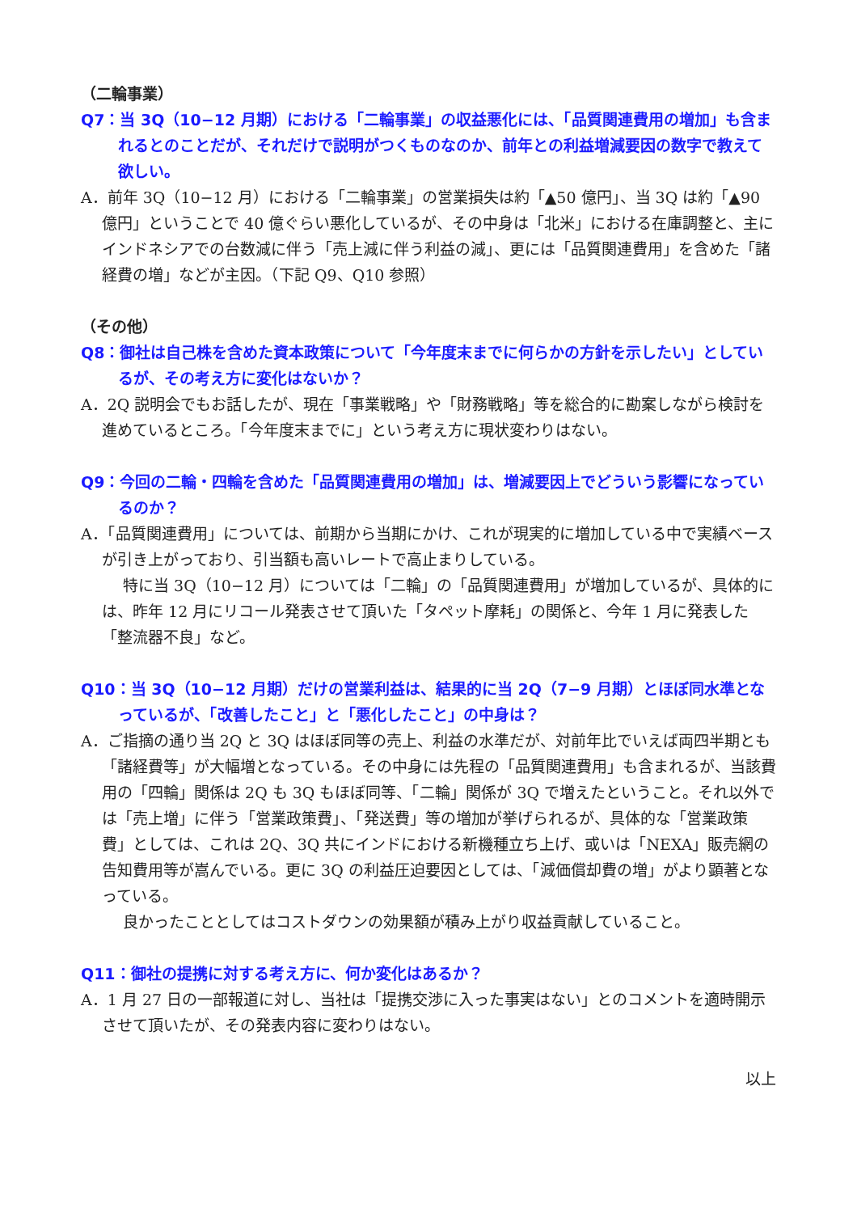（二輪事業）
Q7：当 3Q（10−12 月期）における「二輪事業」の収益悪化には、「品質関連費用の増加」も含まれるとのことだが、それだけで説明がつくものなのか、前年との利益増減要因の数字で教えて欲しい。
A．前年 3Q（10−12 月）における「二輪事業」の営業損失は約「▲50 億円」、当 3Q は約「▲90 億円」ということで 40 億ぐらい悪化しているが、その中身は「北米」における在庫調整と、主にインドネシアでの台数減に伴う「売上減に伴う利益の減」、更には「品質関連費用」を含めた「諸経費の増」などが主因。（下記 Q9、Q10 参照）
（その他）
Q8：御社は自己株を含めた資本政策について「今年度末までに何らかの方針を示したい」としているが、その考え方に変化はないか？
A．2Q 説明会でもお話したが、現在「事業戦略」や「財務戦略」等を総合的に勘案しながら検討を進めているところ。「今年度末までに」という考え方に現状変わりはない。
Q9：今回の二輪・四輪を含めた「品質関連費用の増加」は、増減要因上でどういう影響になっているのか？
A．「品質関連費用」については、前期から当期にかけ、これが現実的に増加している中で実績ベースが引き上がっており、引当額も高いレートで高止まりしている。
特に当 3Q（10−12 月）については「二輪」の「品質関連費用」が増加しているが、具体的には、昨年 12 月にリコール発表させて頂いた「タペット摩耗」の関係と、今年 1 月に発表した「整流器不良」など。
Q10：当 3Q（10−12 月期）だけの営業利益は、結果的に当 2Q（7−9 月期）とほぼ同水準となっているが、「改善したこと」と「悪化したこと」の中身は？
A．ご指摘の通り当 2Q と 3Q はほぼ同等の売上、利益の水準だが、対前年比でいえば両四半期とも「諸経費等」が大幅増となっている。その中身には先程の「品質関連費用」も含まれるが、当該費用の「四輪」関係は 2Q も 3Q もほぼ同等、「二輪」関係が 3Q で増えたということ。それ以外では「売上増」に伴う「営業政策費」、「発送費」等の増加が挙げられるが、具体的な「営業政策費」としては、これは 2Q、3Q 共にインドにおける新機種立ち上げ、或いは「NEXA」販売網の告知費用等が嵩んでいる。更に 3Q の利益圧迫要因としては、「減価償却費の増」がより顕著となっている。
良かったこととしてはコストダウンの効果額が積み上がり収益貢献していること。
Q11：御社の提携に対する考え方に、何か変化はあるか？
A．1 月 27 日の一部報道に対し、当社は「提携交渉に入った事実はない」とのコメントを適時開示させて頂いたが、その発表内容に変わりはない。
以上